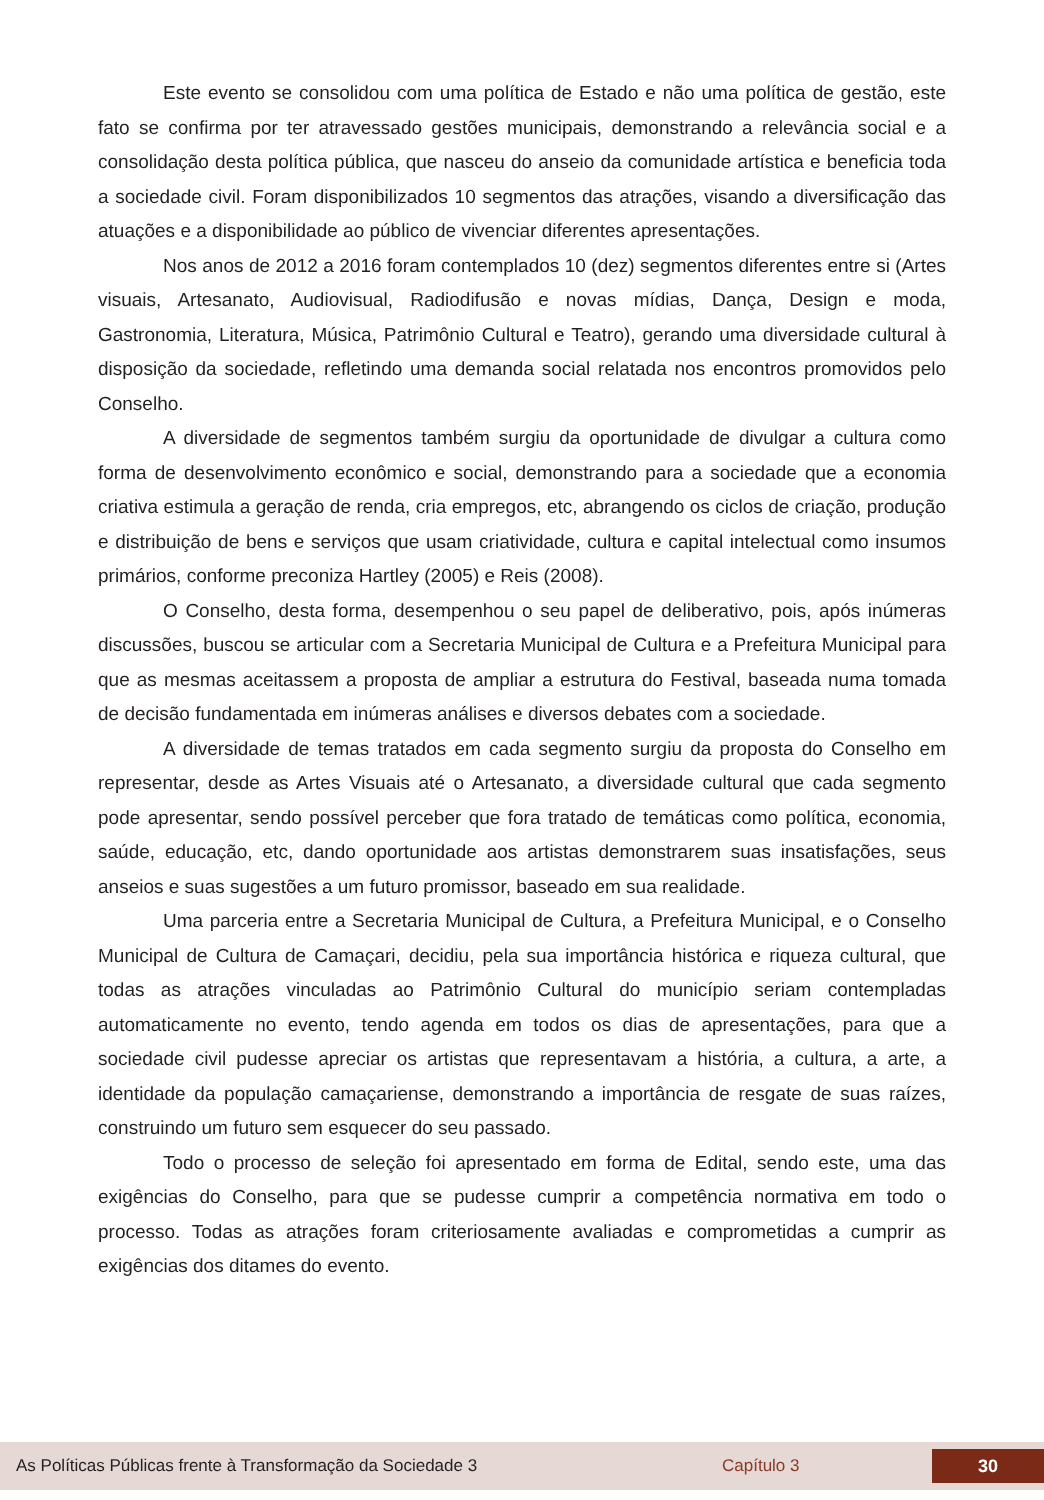Este evento se consolidou com uma política de Estado e não uma política de gestão, este fato se confirma por ter atravessado gestões municipais, demonstrando a relevância social e a consolidação desta política pública, que nasceu do anseio da comunidade artística e beneficia toda a sociedade civil. Foram disponibilizados 10 segmentos das atrações, visando a diversificação das atuações e a disponibilidade ao público de vivenciar diferentes apresentações.
Nos anos de 2012 a 2016 foram contemplados 10 (dez) segmentos diferentes entre si (Artes visuais, Artesanato, Audiovisual, Radiodifusão e novas mídias, Dança, Design e moda, Gastronomia, Literatura, Música, Patrimônio Cultural e Teatro), gerando uma diversidade cultural à disposição da sociedade, refletindo uma demanda social relatada nos encontros promovidos pelo Conselho.
A diversidade de segmentos também surgiu da oportunidade de divulgar a cultura como forma de desenvolvimento econômico e social, demonstrando para a sociedade que a economia criativa estimula a geração de renda, cria empregos, etc, abrangendo os ciclos de criação, produção e distribuição de bens e serviços que usam criatividade, cultura e capital intelectual como insumos primários, conforme preconiza Hartley (2005) e Reis (2008).
O Conselho, desta forma, desempenhou o seu papel de deliberativo, pois, após inúmeras discussões, buscou se articular com a Secretaria Municipal de Cultura e a Prefeitura Municipal para que as mesmas aceitassem a proposta de ampliar a estrutura do Festival, baseada numa tomada de decisão fundamentada em inúmeras análises e diversos debates com a sociedade.
A diversidade de temas tratados em cada segmento surgiu da proposta do Conselho em representar, desde as Artes Visuais até o Artesanato, a diversidade cultural que cada segmento pode apresentar, sendo possível perceber que fora tratado de temáticas como política, economia, saúde, educação, etc, dando oportunidade aos artistas demonstrarem suas insatisfações, seus anseios e suas sugestões a um futuro promissor, baseado em sua realidade.
Uma parceria entre a Secretaria Municipal de Cultura, a Prefeitura Municipal, e o Conselho Municipal de Cultura de Camaçari, decidiu, pela sua importância histórica e riqueza cultural, que todas as atrações vinculadas ao Patrimônio Cultural do município seriam contempladas automaticamente no evento, tendo agenda em todos os dias de apresentações, para que a sociedade civil pudesse apreciar os artistas que representavam a história, a cultura, a arte, a identidade da população camaçariense, demonstrando a importância de resgate de suas raízes, construindo um futuro sem esquecer do seu passado.
Todo o processo de seleção foi apresentado em forma de Edital, sendo este, uma das exigências do Conselho, para que se pudesse cumprir a competência normativa em todo o processo. Todas as atrações foram criteriosamente avaliadas e comprometidas a cumprir as exigências dos ditames do evento.
As Políticas Públicas frente à Transformação da Sociedade 3 Capítulo 3 30